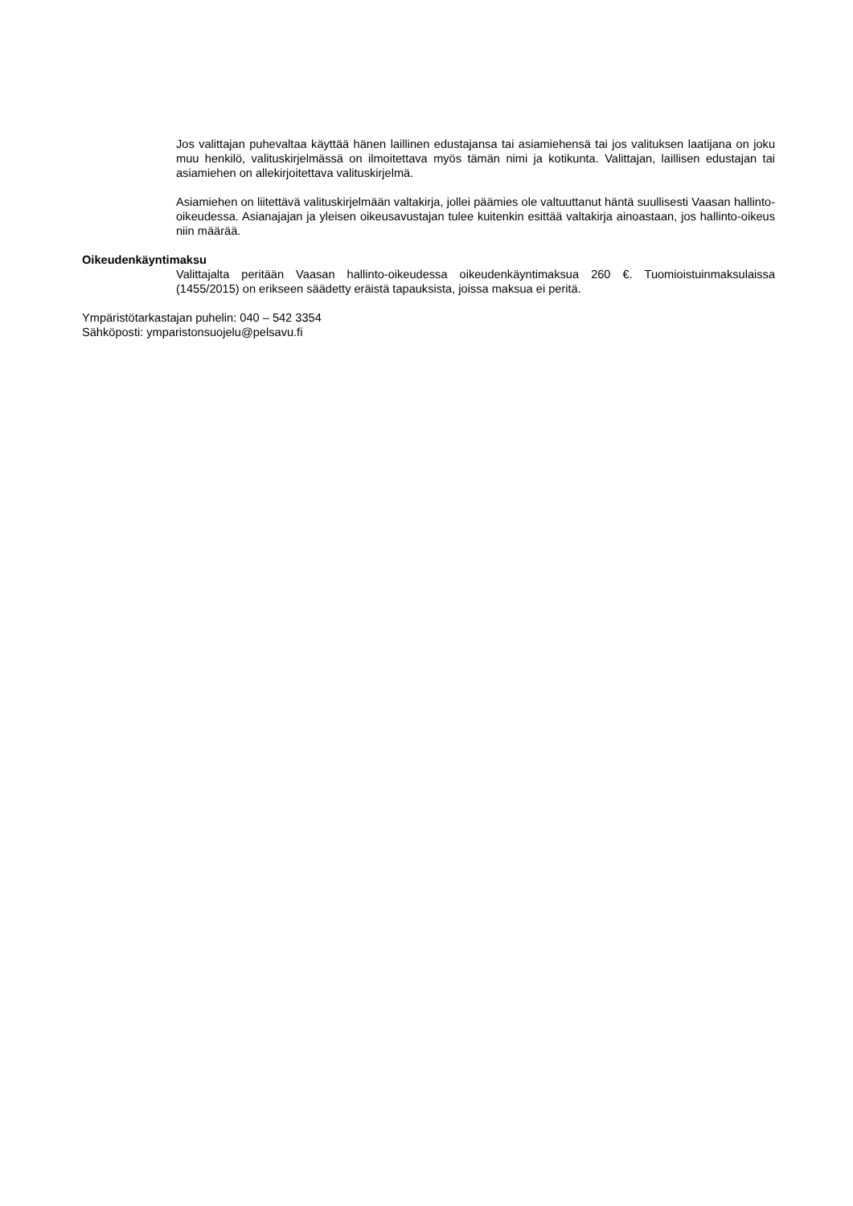Jos valittajan puhevaltaa käyttää hänen laillinen edustajansa tai asiamiehensä tai jos valituksen laatijana on joku muu henkilö, valituskirjelmässä on ilmoitettava myös tämän nimi ja kotikunta. Valittajan, laillisen edustajan tai asiamiehen on allekirjoitettava valituskirjelmä.
Asiamiehen on liitettävä valituskirjelmään valtakirja, jollei päämies ole valtuuttanut häntä suullisesti Vaasan hallinto-oikeudessa. Asianajajan ja yleisen oikeusavustajan tulee kuitenkin esittää valtakirja ainoastaan, jos hallinto-oikeus niin määrää.
Oikeudenkäyntimaksu
Valittajalta peritään Vaasan hallinto-oikeudessa oikeudenkäyntimaksua 260 €. Tuomioistuinmaksulaissa (1455/2015) on erikseen säädetty eräistä tapauksista, joissa maksua ei peritä.
Ympäristötarkastajan puhelin: 040 – 542 3354
Sähköposti: ymparistonsuojelu@pelsavu.fi